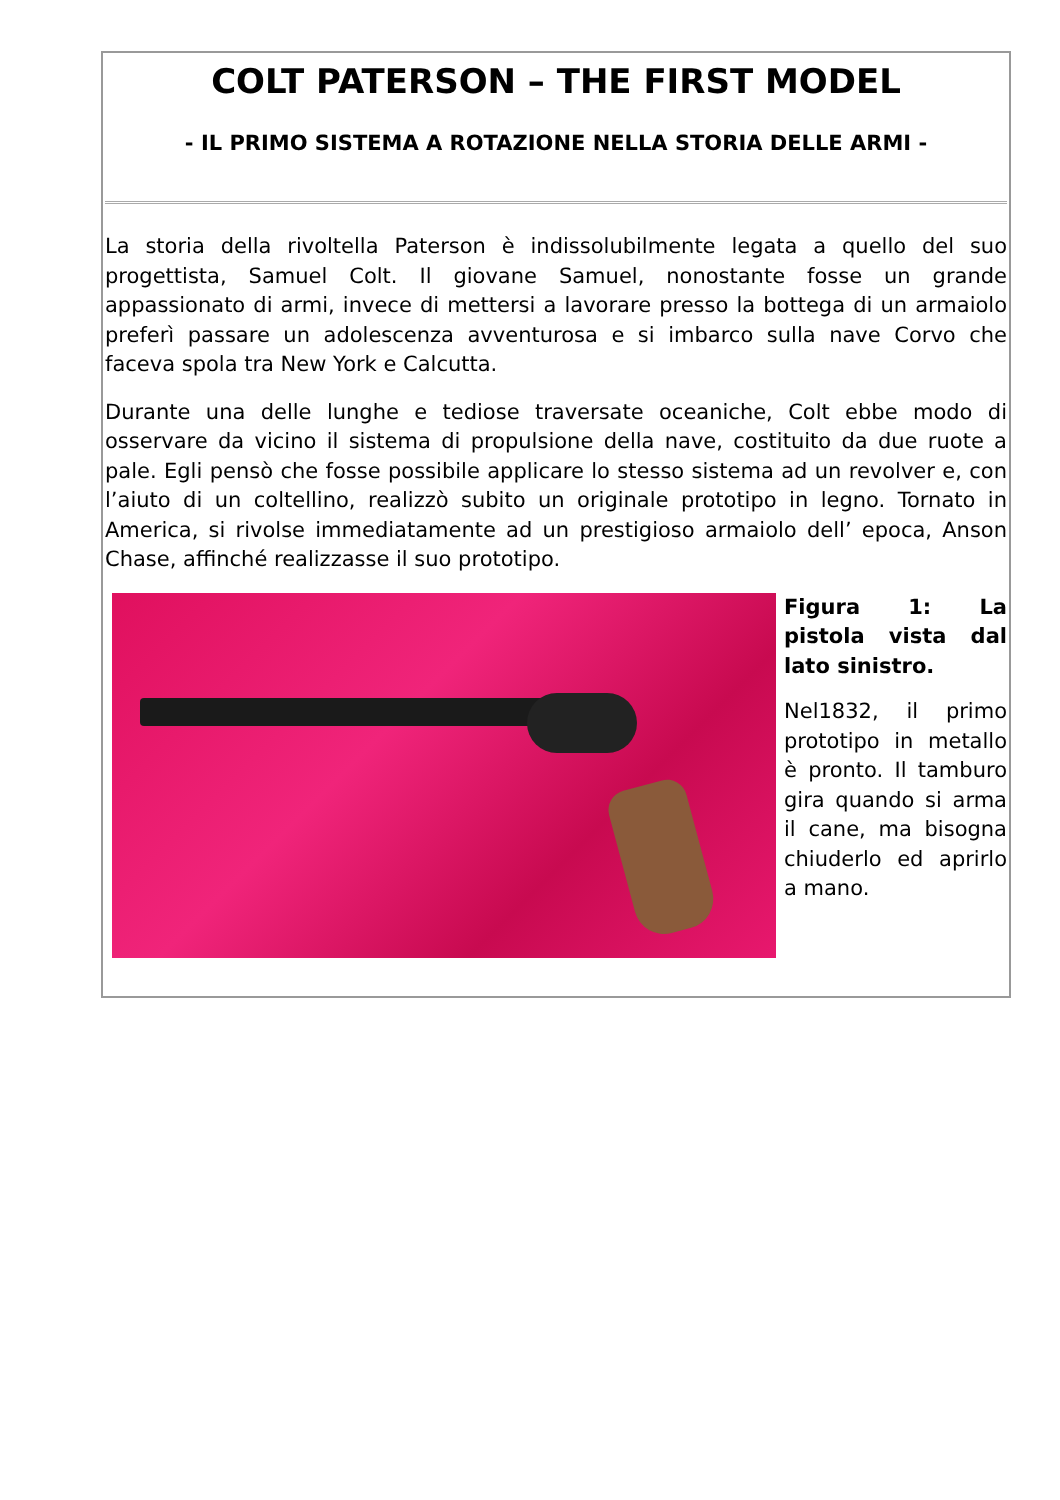COLT PATERSON – THE FIRST MODEL
- IL PRIMO SISTEMA A ROTAZIONE NELLA STORIA DELLE ARMI -
La storia della rivoltella Paterson è indissolubilmente legata a quello del suo progettista, Samuel Colt. Il giovane Samuel, nonostante fosse un grande appassionato di armi, invece di mettersi a lavorare presso la bottega di un armaiolo preferì passare un adolescenza avventurosa e si imbarco sulla nave Corvo che faceva spola tra New York e Calcutta.
Durante una delle lunghe e tediose traversate oceaniche, Colt ebbe modo di osservare da vicino il sistema di propulsione della nave, costituito da due ruote a pale. Egli pensò che fosse possibile applicare lo stesso sistema ad un revolver e, con l’aiuto di un coltellino, realizzò subito un originale prototipo in legno. Tornato in America, si rivolse immediatamente ad un prestigioso armaiolo dell’ epoca, Anson Chase, affinché realizzasse il suo prototipo.
Figura 1: La pistola vista dal lato sinistro.
Nel1832, il primo prototipo in metallo è pronto. Il tamburo gira quando si arma il cane, ma bisogna chiuderlo ed aprirlo a mano.